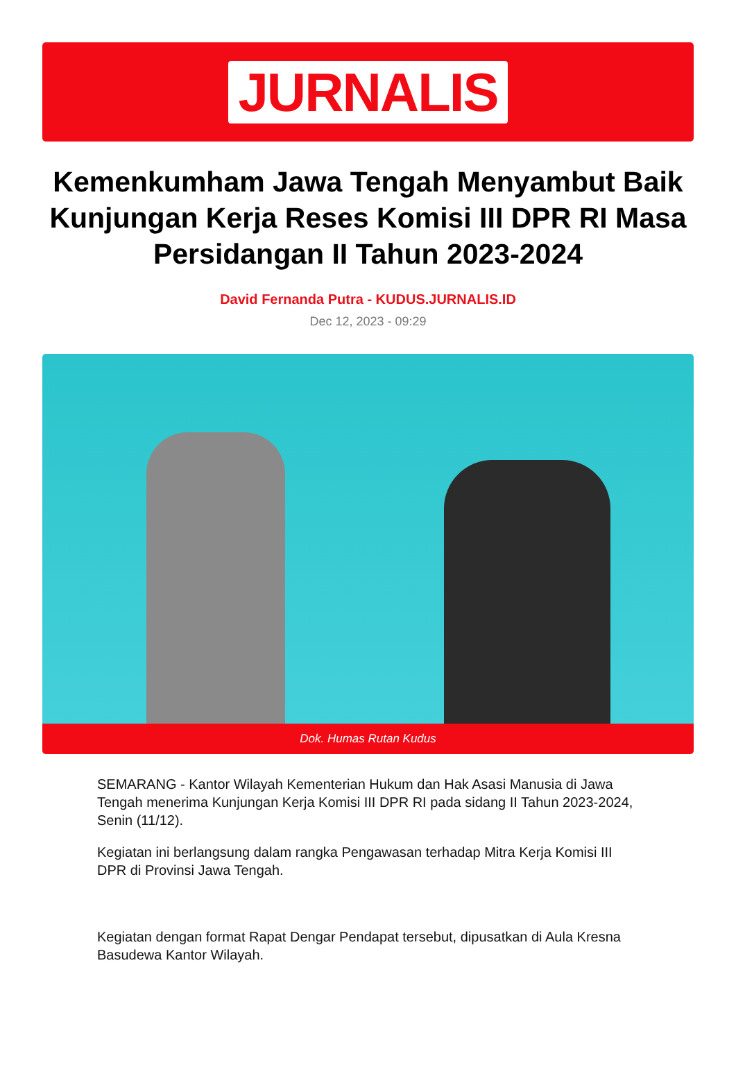JURNALIS
Kemenkumham Jawa Tengah Menyambut Baik Kunjungan Kerja Reses Komisi III DPR RI Masa Persidangan II Tahun 2023-2024
David Fernanda Putra - KUDUS.JURNALIS.ID
Dec 12, 2023 - 09:29
Dok. Humas Rutan Kudus
SEMARANG - Kantor Wilayah Kementerian Hukum dan Hak Asasi Manusia di Jawa Tengah menerima Kunjungan Kerja Komisi III DPR RI pada sidang II Tahun 2023-2024, Senin (11/12).
Kegiatan ini berlangsung dalam rangka Pengawasan terhadap Mitra Kerja Komisi III DPR di Provinsi Jawa Tengah.
Kegiatan dengan format Rapat Dengar Pendapat tersebut, dipusatkan di Aula Kresna Basudewa Kantor Wilayah.